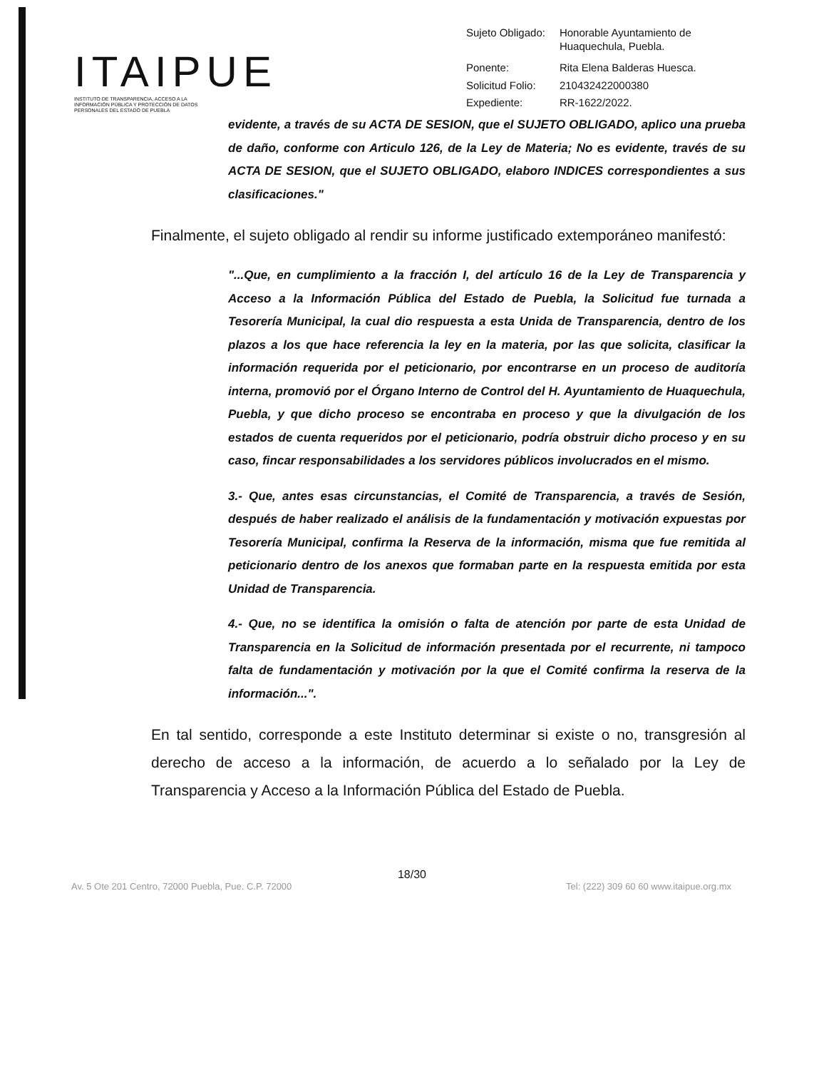ITAIPUE
INSTITUTO DE TRANSPARENCIA, ACCESO A LA INFORMACIÓN PÚBLICA Y PROTECCIÓN DE DATOS PERSONALES DEL ESTADO DE PUEBLA
| Sujeto Obligado: | Honorable Ayuntamiento de Huaquechula, Puebla. |
| Ponente: | Rita Elena Balderas Huesca. |
| Solicitud Folio: | 210432422000380 |
| Expediente: | RR-1622/2022. |
evidente, a través de su ACTA DE SESION, que el SUJETO OBLIGADO, aplico una prueba de daño, conforme con Articulo 126, de la Ley de Materia; No es evidente, través de su ACTA DE SESION, que el SUJETO OBLIGADO, elaboro INDICES correspondientes a sus clasificaciones."
Finalmente, el sujeto obligado al rendir su informe justificado extemporáneo manifestó:
"...Que, en cumplimiento a la fracción I, del artículo 16 de la Ley de Transparencia y Acceso a la Información Pública del Estado de Puebla, la Solicitud fue turnada a Tesorería Municipal, la cual dio respuesta a esta Unida de Transparencia, dentro de los plazos a los que hace referencia la ley en la materia, por las que solicita, clasificar la información requerida por el peticionario, por encontrarse en un proceso de auditoría interna, promovió por el Órgano Interno de Control del H. Ayuntamiento de Huaquechula, Puebla, y que dicho proceso se encontraba en proceso y que la divulgación de los estados de cuenta requeridos por el peticionario, podría obstruir dicho proceso y en su caso, fincar responsabilidades a los servidores públicos involucrados en el mismo.
3.- Que, antes esas circunstancias, el Comité de Transparencia, a través de Sesión, después de haber realizado el análisis de la fundamentación y motivación expuestas por Tesorería Municipal, confirma la Reserva de la información, misma que fue remitida al peticionario dentro de los anexos que formaban parte en la respuesta emitida por esta Unidad de Transparencia.
4.- Que, no se identifica la omisión o falta de atención por parte de esta Unidad de Transparencia en la Solicitud de información presentada por el recurrente, ni tampoco falta de fundamentación y motivación por la que el Comité confirma la reserva de la información...".
En tal sentido, corresponde a este Instituto determinar si existe o no, transgresión al derecho de acceso a la información, de acuerdo a lo señalado por la Ley de Transparencia y Acceso a la Información Pública del Estado de Puebla.
18/30
Av. 5 Ote 201 Centro, 72000 Puebla, Pue. C.P. 72000 Tel: (222) 309 60 60 www.itaipue.org.mx